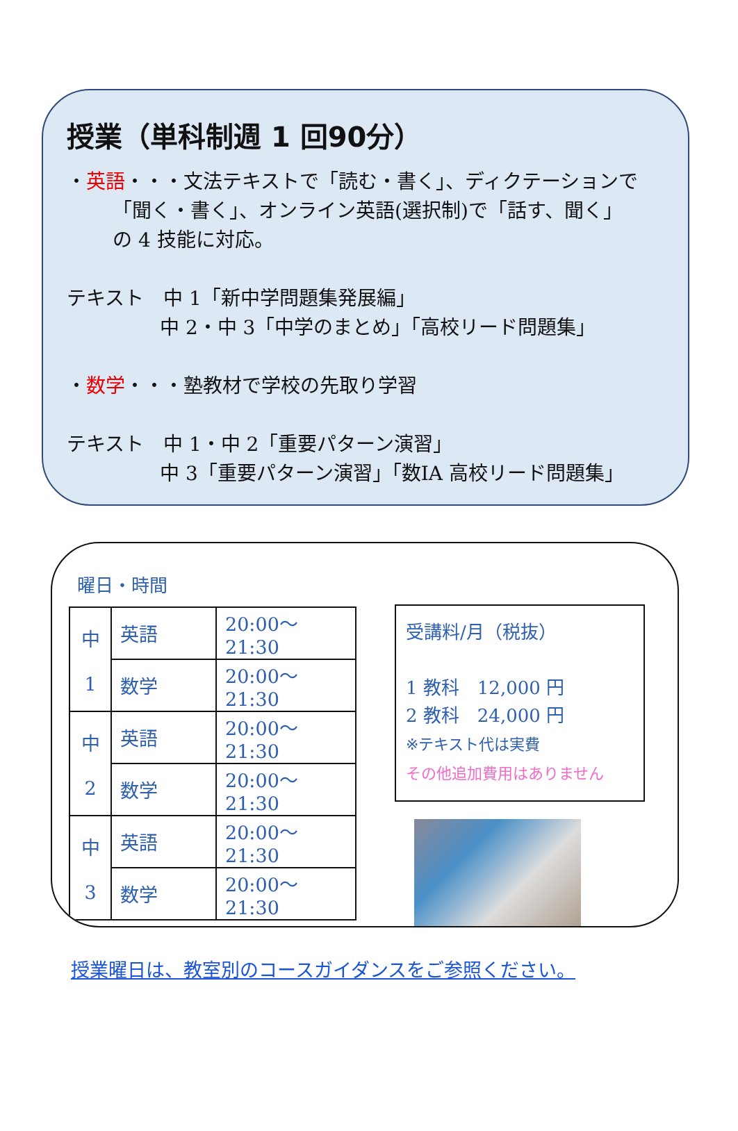授業（単科制週 1 回90分）
・英語・・・文法テキストで「読む・書く」、ディクテーションで
「聞く・書く」、オンライン英語(選択制)で「話す、聞く」
の 4 技能に対応。
テキスト　中 1「新中学問題集発展編」
中 2・中 3「中学のまとめ」「高校リード問題集」
・数学・・・塾教材で学校の先取り学習
テキスト　中 1・中 2「重要パターン演習」
中 3「重要パターン演習」「数ⅠA 高校リード問題集」
曜日・時間
| 中 1 | 英語 | 20:00～21:30 |
| | 数学 | 20:00～21:30 |
| 中 2 | 英語 | 20:00～21:30 |
| | 数学 | 20:00～21:30 |
| 中 3 | 英語 | 20:00～21:30 |
| | 数学 | 20:00～21:30 |
受講料/月（税抜）
1 教科　12,000 円
2 教科　24,000 円
※テキスト代は実費
その他追加費用はありません
授業曜日は、教室別のコースガイダンスをご参照ください。